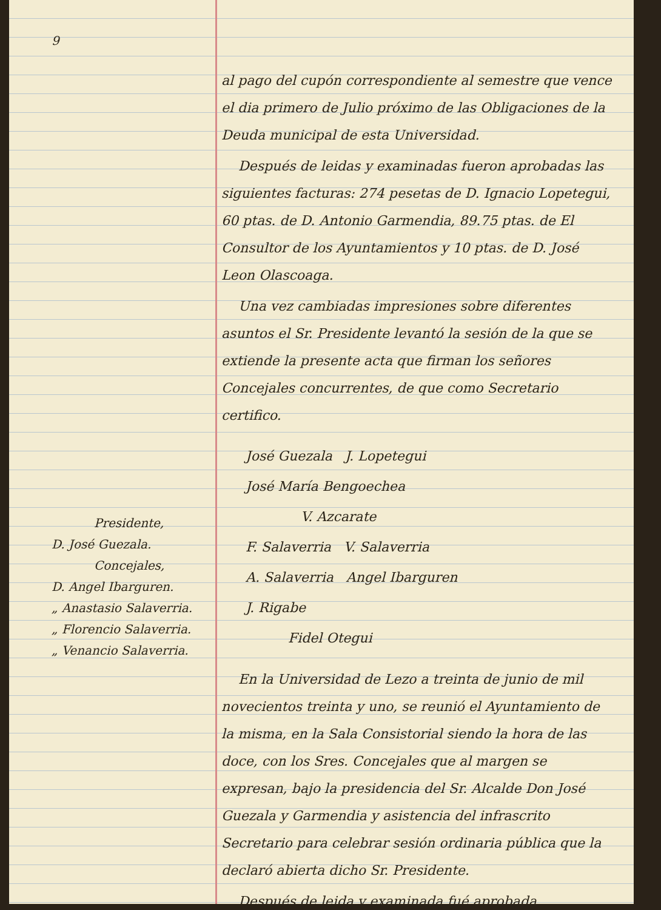9
Presidente,
D. José Guezala.
Concejales,
D. Angel Ibarguren.
„ Anastasio Salaverria.
„ Florencio Salaverria.
„ Venancio Salaverria.
al pago del cupón correspondiente al semestre que vence el dia primero de Julio próximo de las Obligaciones de la Deuda municipal de esta Universidad.
Después de leidas y examinadas fueron aprobadas las siguientes facturas: 274 pesetas de D. Ignacio Lopetegui, 60 ptas. de D. Antonio Garmendia, 89.75 ptas. de El Consultor de los Ayuntamientos y 10 ptas. de D. José Leon Olascoaga.
Una vez cambiadas impresiones sobre diferentes asuntos el Sr. Presidente levantó la sesión de la que se extiende la presente acta que firman los señores Concejales concurrentes, de que como Secretario certifico.
José Guezala J. Lopetegui
José María Bengoechea
V. Azcarate
F. Salaverria V. Salaverria
A. Salaverria Angel Ibarguren
J. Rigabe
Fidel Otegui
En la Universidad de Lezo a treinta de junio de mil novecientos treinta y uno, se reunió el Ayuntamiento de la misma, en la Sala Consistorial siendo la hora de las doce, con los Sres. Concejales que al margen se expresan, bajo la presidencia del Sr. Alcalde Don José Guezala y Garmendia y asistencia del infrascrito Secretario para celebrar sesión ordinaria pública que la declaró abierta dicho Sr. Presidente.
Después de leida y examinada fué aprobada